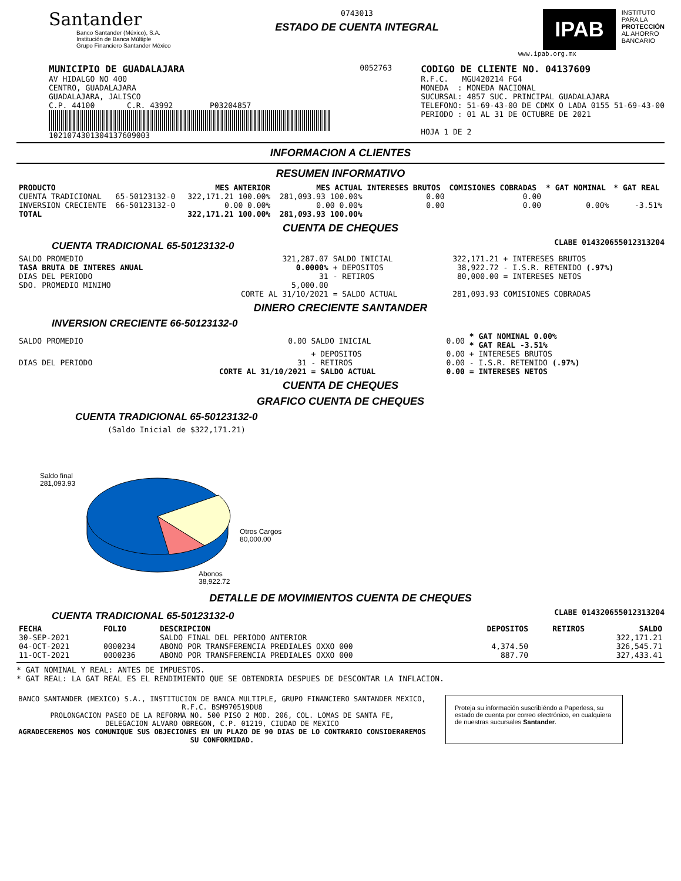Santander
Banco Santander (México), S.A.
Institución de Banca Múltiple
Grupo Financiero Santander México
0743013
ESTADO DE CUENTA INTEGRAL
IPAB
INSTITUTO
PARA LA
PROTECCIÓN
AL AHORRO
BANCARIO
www.ipab.org.mx
MUNICIPIO DE GUADALAJARA
AV HIDALGO NO 400
CENTRO, GUADALAJARA
GUADALAJARA, JALISCO
C.P. 44100 C.R. 43992 P03204857
1021074301304137609003
0052763
CODIGO DE CLIENTE NO. 04137609
R.F.C. MGU420214 FG4
MONEDA : MONEDA NACIONAL
SUCURSAL: 4857 SUC. PRINCIPAL GUADALAJARA
TELEFONO: 51-69-43-00 DE CDMX O LADA 0155 51-69-43-00
PERIODO : 01 AL 31 DE OCTUBRE DE 2021
HOJA 1 DE 2
INFORMACION A CLIENTES
RESUMEN INFORMATIVO
| PRODUCTO | | MES ANTERIOR | MES ACTUAL | INTERESES BRUTOS | COMISIONES COBRADAS | * GAT NOMINAL | * GAT REAL |
| --- | --- | --- | --- | --- | --- | --- | --- |
| CUENTA TRADICIONAL | 65-50123132-0 | 322,171.21 100.00% | 281,093.93 100.00% | 0.00 | 0.00 | | |
| INVERSION CRECIENTE | 66-50123132-0 | 0.00 0.00% | 0.00 0.00% | 0.00 | 0.00 | 0.00% | -3.51% |
| TOTAL | | 322,171.21 100.00% | 281,093.93 100.00% | | | | |
CUENTA DE CHEQUES
CUENTA TRADICIONAL 65-50123132-0
CLABE 014320655012313204
| SALDO PROMEDIO | 321,287.07 | SALDO INICIAL | 322,171.21 | + INTERESES BRUTOS |
| TASA BRUTA DE INTERES ANUAL | 0.0000% | + DEPOSITOS | 38,922.72 | - I.S.R. RETENIDO (.97%) |
| DIAS DEL PERIODO | 31 | - RETIROS | 80,000.00 | = INTERESES NETOS |
| SDO. PROMEDIO MINIMO | 5,000.00 | | | |
| | CORTE AL 31/10/2021 | = SALDO ACTUAL | 281,093.93 | COMISIONES COBRADAS |
DINERO CRECIENTE SANTANDER
INVERSION CRECIENTE 66-50123132-0
| SALDO PROMEDIO | 0.00 | SALDO INICIAL | 0.00 | * GAT NOMINAL 0.00% * GAT REAL -3.51% |
| | | + DEPOSITOS | 0.00 | + INTERESES BRUTOS |
| DIAS DEL PERIODO | 31 | - RETIROS | 0.00 | - I.S.R. RETENIDO (.97%) |
| | CORTE AL 31/10/2021 | = SALDO ACTUAL | 0.00 | = INTERESES NETOS |
CUENTA DE CHEQUES
GRAFICO CUENTA DE CHEQUES
CUENTA TRADICIONAL 65-50123132-0
(Saldo Inicial de $322,171.21)
Saldo final
281,093.93
Otros Cargos
80,000.00
Abonos
38,922.72
DETALLE DE MOVIMIENTOS CUENTA DE CHEQUES
CUENTA TRADICIONAL 65-50123132-0
CLABE 014320655012313204
| FECHA | FOLIO | DESCRIPCION | DEPOSITOS | RETIROS | SALDO |
| --- | --- | --- | --- | --- | --- |
| 30-SEP-2021 | | SALDO FINAL DEL PERIODO ANTERIOR | | | 322,171.21 |
| 04-OCT-2021 | 0000234 | ABONO POR TRANSFERENCIA PREDIALES OXXO 000 | 4,374.50 | | 326,545.71 |
| 11-OCT-2021 | 0000236 | ABONO POR TRANSFERENCIA PREDIALES OXXO 000 | 887.70 | | 327,433.41 |
* GAT NOMINAL Y REAL: ANTES DE IMPUESTOS.
* GAT REAL: LA GAT REAL ES EL RENDIMIENTO QUE SE OBTENDRIA DESPUES DE DESCONTAR LA INFLACION.
BANCO SANTANDER (MEXICO) S.A., INSTITUCION DE BANCA MULTIPLE, GRUPO FINANCIERO SANTANDER MEXICO,
R.F.C. BSM970519DU8
PROLONGACION PASEO DE LA REFORMA NO. 500 PISO 2 MOD. 206, COL. LOMAS DE SANTA FE,
DELEGACION ALVARO OBREGON, C.P. 01219, CIUDAD DE MEXICO
AGRADECEREMOS NOS COMUNIQUE SUS OBJECIONES EN UN PLAZO DE 90 DIAS DE LO CONTRARIO CONSIDERAREMOS SU CONFORMIDAD.
Proteja su información suscribiéndo a Paperless, su estado de cuenta por correo electrónico, en cualquiera de nuestras sucursales Santander.